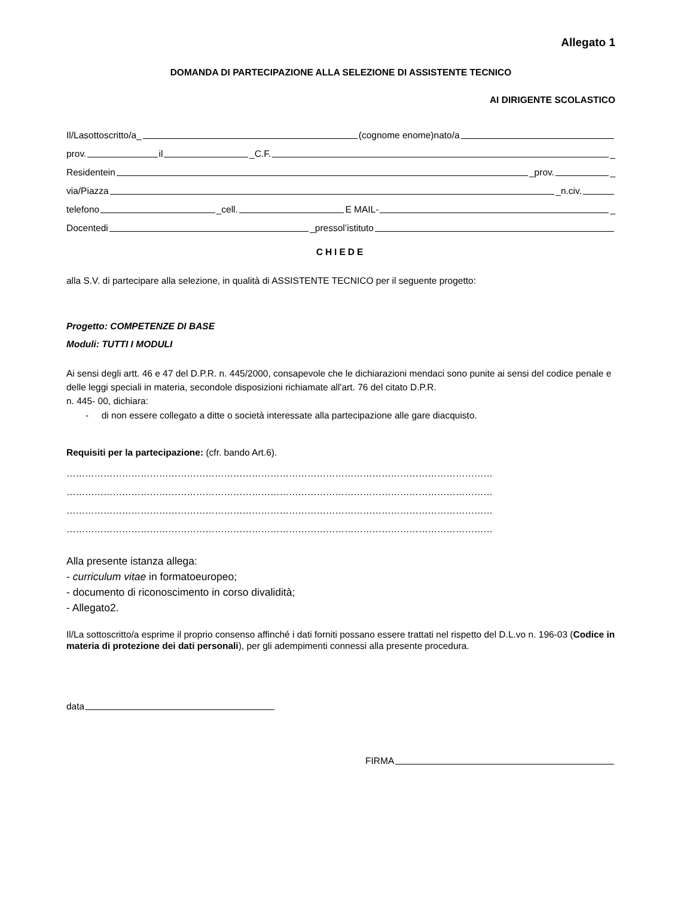Allegato 1
DOMANDA DI PARTECIPAZIONE ALLA SELEZIONE DI ASSISTENTE TECNICO
AI DIRIGENTE SCOLASTICO
Il/Lasottoscritto/a_ (cognome enome)nato/a
prov. il _C.F. _
Residentein _prov. _
via/Piazza _n.civ.
telefono _cell. E MAIL- _
Docentedi _pressol’istituto
CHIEDE
alla S.V. di partecipare alla selezione, in qualità di ASSISTENTE TECNICO per il seguente progetto:
Progetto: COMPETENZE DI BASE
Moduli: TUTTI I MODULI
Ai sensi degli artt. 46 e 47 del D.P.R. n. 445/2000, consapevole che le dichiarazioni mendaci sono punite ai sensi del codice penale e delle leggi speciali in materia, secondole disposizioni richiamate all'art. 76 del citato D.P.R.
n. 445- 00, dichiara:
- di non essere collegato a ditte o società interessate alla partecipazione alle gare diacquisto.
Requisiti per la partecipazione: (cfr. bando Art.6).
…………………………………………………………………………………………………………………………
…………………………………………………………………………………………………………………………
…………………………………………………………………………………………………………………………
…………………………………………………………………………………………………………………………
Alla presente istanza allega:
- curriculum vitae in formatoeuropeo;
- documento di riconoscimento in corso divalidità;
- Allegato2.
Il/La sottoscritto/a esprime il proprio consenso affinché i dati forniti possano essere trattati nel rispetto del D.L.vo n. 196-03 (Codice in materia di protezione dei dati personali), per gli adempimenti connessi alla presente procedura.
data
FIRMA